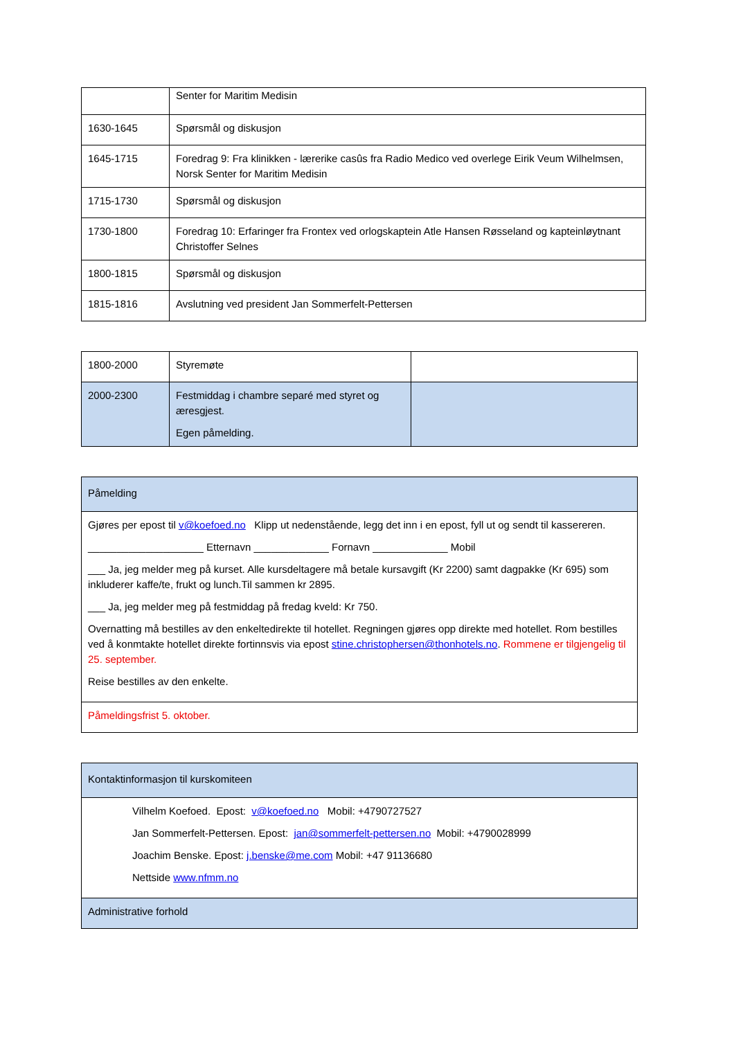| | Senter for Maritim Medisin |
| 1630-1645 | Spørsmål og diskusjon |
| 1645-1715 | Foredrag 9: Fra klinikken - lærerike casûs fra Radio Medico ved overlege Eirik Veum Wilhelmsen, Norsk Senter for Maritim Medisin |
| 1715-1730 | Spørsmål og diskusjon |
| 1730-1800 | Foredrag 10: Erfaringer fra Frontex ved orlogskaptein Atle Hansen Røsseland og kapteinløytnant Christoffer Selnes |
| 1800-1815 | Spørsmål og diskusjon |
| 1815-1816 | Avslutning ved president Jan Sommerfelt-Pettersen |
| 1800-2000 | Styremøte | |
| 2000-2300 | Festmiddag i chambre separé med styret og æresgjest. Egen påmelding. | |
| Påmelding |
| Gjøres per epost til v@koefoed.no Klipp ut nedenstående, legg det inn i en epost, fyll ut og sendt til kassereren. ____________________ Etternavn _____________ Fornavn _____________ Mobil ___ Ja, jeg melder meg på kurset. Alle kursdeltagere må betale kursavgift (Kr 2200) samt dagpakke (Kr 695) som inkluderer kaffe/te, frukt og lunch.Til sammen kr 2895. ___ Ja, jeg melder meg på festmiddag på fredag kveld: Kr 750. Overnatting må bestilles av den enkeltedirekte til hotellet. Regningen gjøres opp direkte med hotellet. Rom bestilles ved å konmtakte hotellet direkte fortinnsvis via epost stine.christophersen@thonhotels.no . Rommene er tilgjengelig til 25. september. Reise bestilles av den enkelte. |
| Påmeldingsfrist 5. oktober. |
| Kontaktinformasjon til kurskomiteen |
| Vilhelm Koefoed. Epost: v@koefoed.no Mobil: +4790727527 Jan Sommerfelt-Pettersen. Epost: jan@sommerfelt-pettersen.no Mobil: +4790028999 Joachim Benske. Epost: j.benske@me.com Mobil: +47 91136680 Nettside www.nfmm.no |
| Administrative forhold |